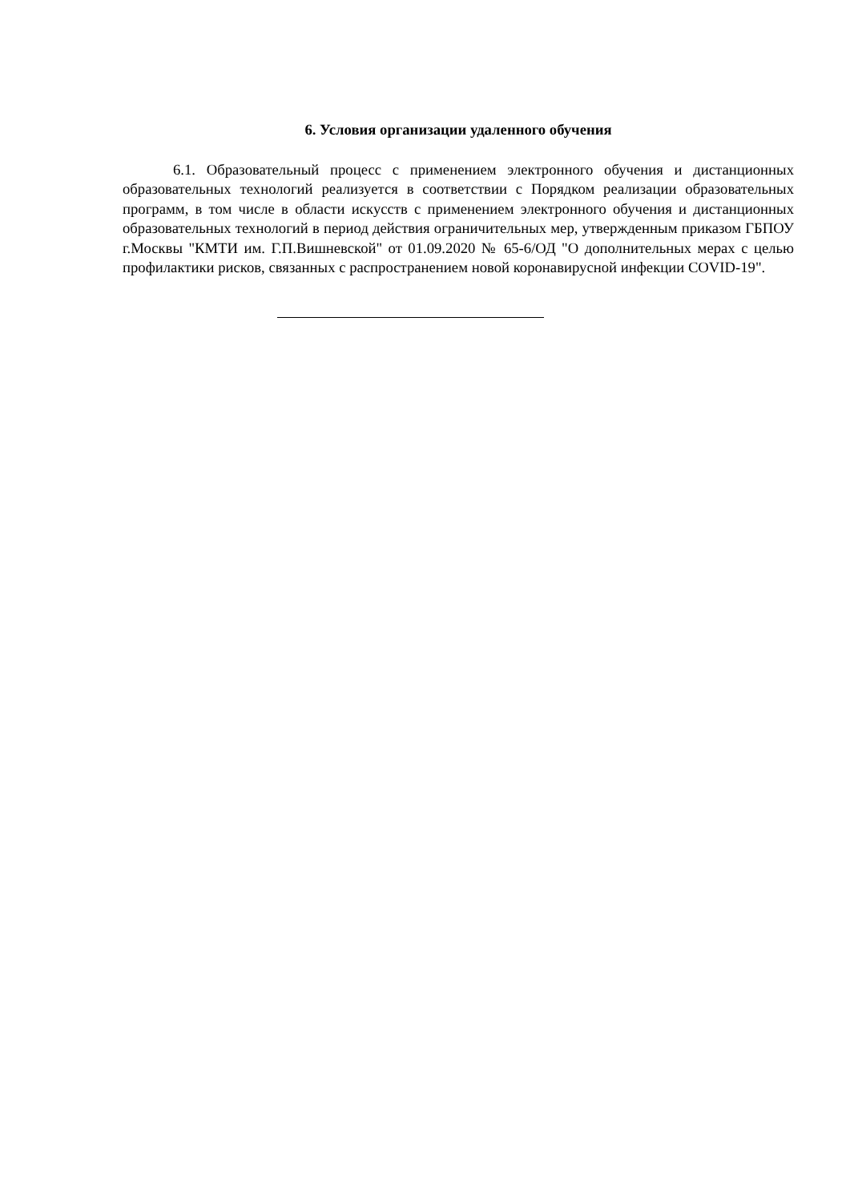6. Условия организации удаленного обучения
6.1. Образовательный процесс с применением электронного обучения и дистанционных образовательных технологий реализуется в соответствии с Порядком реализации образовательных программ, в том числе в области искусств с применением электронного обучения и дистанционных образовательных технологий в период действия ограничительных мер, утвержденным приказом ГБПОУ г.Москвы "КМТИ им. Г.П.Вишневской" от 01.09.2020 № 65-6/ОД "О дополнительных мерах с целью профилактики рисков, связанных с распространением новой коронавирусной инфекции COVID-19".